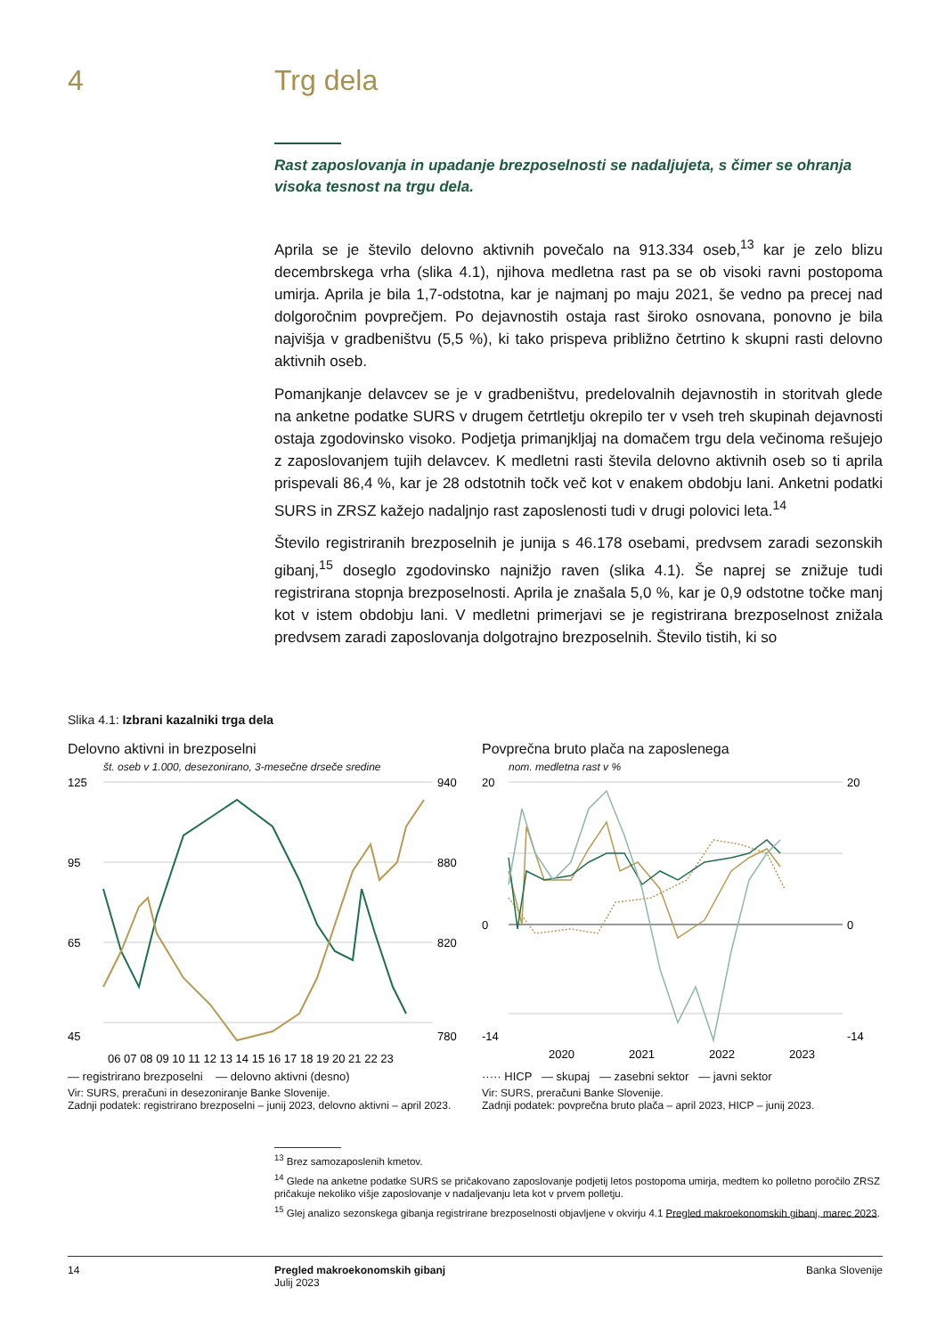4 Trg dela
Rast zaposlovanja in upadanje brezposelnosti se nadaljujeta, s čimer se ohranja visoka tesnost na trgu dela.
Aprila se je število delovno aktivnih povečalo na 913.334 oseb,<sup>13</sup> kar je zelo blizu decembrskega vrha (slika 4.1), njihova medletna rast pa se ob visoki ravni postopoma umirja. Aprila je bila 1,7-odstotna, kar je najmanj po maju 2021, še vedno pa precej nad dolgoročnim povprečjem. Po dejavnostih ostaja rast široko osnovana, ponovno je bila najvišja v gradbeništvu (5,5 %), ki tako prispeva približno četrtino k skupni rasti delovno aktivnih oseb.
Pomanjkanje delavcev se je v gradbeništvu, predelovalnih dejavnostih in storitvah glede na anketne podatke SURS v drugem četrtletju okrepilo ter v vseh treh skupinah dejavnosti ostaja zgodovinsko visoko. Podjetja primanjkljaj na domačem trgu dela večinoma rešujejo z zaposlovanjem tujih delavcev. K medletni rasti števila delovno aktivnih oseb so ti aprila prispevali 86,4 %, kar je 28 odstotnih točk več kot v enakem obdobju lani. Anketni podatki SURS in ZRSZ kažejo nadaljnjo rast zaposlenosti tudi v drugi polovici leta.<sup>14</sup>
Število registriranih brezposelnih je junija s 46.178 osebami, predvsem zaradi sezonskih gibanj,<sup>15</sup> doseglo zgodovinsko najnižjo raven (slika 4.1). Še naprej se znižuje tudi registrirana stopnja brezposelnosti. Aprila je znašala 5,0 %, kar je 0,9 odstotne točke manj kot v istem obdobju lani. V medletni primerjavi se je registrirana brezposelnost znižala predvsem zaradi zaposlovanja dolgotrajno brezposelnih. Število tistih, ki so
Slika 4.1: Izbrani kazalniki trga dela
Delovno aktivni in brezposelni
št. oseb v 1.000, desezonirano, 3-mesečne drseče sredine
125
95
65
45
940
880
820
780
06 07 08 09 10 11 12 13 14 15 16 17 18 19 20 21 22 23
— registrirano brezposelni — delovno aktivni (desno)
Vir: SURS, preračuni in desezoniranje Banke Slovenije.
Zadnji podatek: registrirano brezposelni – junij 2023, delovno aktivni – april 2023.
Povprečna bruto plača na zaposlenega
nom. medletna rast v %
20
0
-14
20
0
-14
2020
2021
2022
2023
····· HICP — skupaj — zasebni sektor — javni sektor
Vir: SURS, preračuni Banke Slovenije.
Zadnji podatek: povprečna bruto plača – april 2023, HICP – junij 2023.
<sup>13</sup> Brez samozaposlenih kmetov.
<sup>14</sup> Glede na anketne podatke SURS se pričakovano zaposlovanje podjetij letos postopoma umirja, medtem ko polletno poročilo ZRSZ pričakuje nekoliko višje zaposlovanje v nadaljevanju leta kot v prvem polletju.
<sup>15</sup> Glej analizo sezonskega gibanja registrirane brezposelnosti objavljene v okvirju 4.1 Pregled makroekonomskih gibanj, marec 2023.
14 Pregled makroekonomskih gibanj
Julij 2023
Banka Slovenije